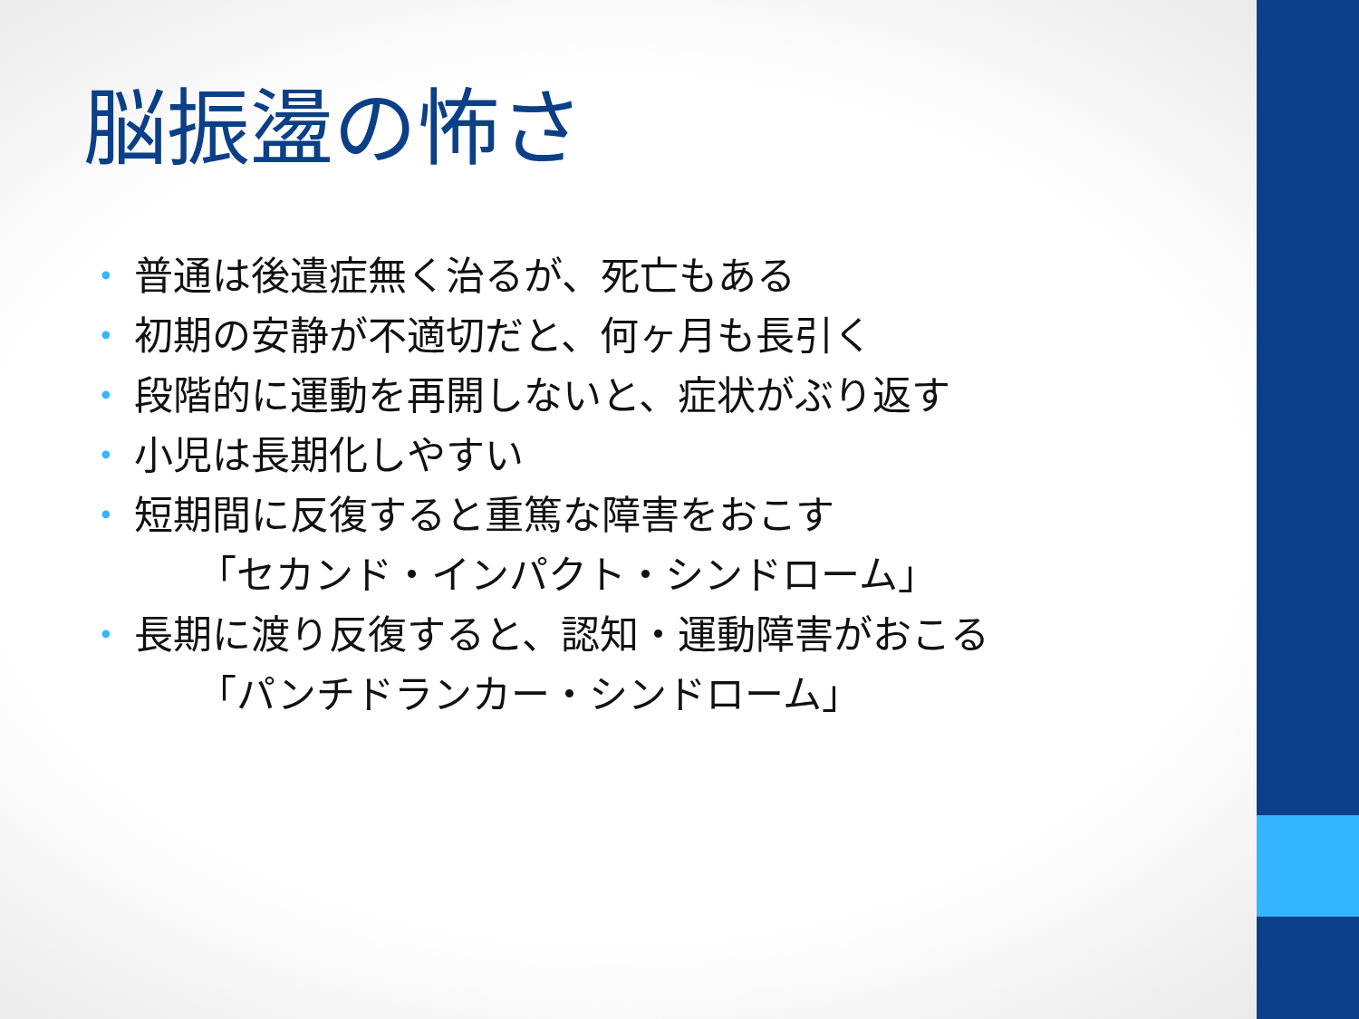脳振盪の怖さ
• 普通は後遺症無く治るが、死亡もある
• 初期の安静が不適切だと、何ヶ月も長引く
• 段階的に運動を再開しないと、症状がぶり返す
• 小児は長期化しやすい
• 短期間に反復すると重篤な障害をおこす
「セカンド・インパクト・シンドローム」
• 長期に渡り反復すると、認知・運動障害がおこる
「パンチドランカー・シンドローム」